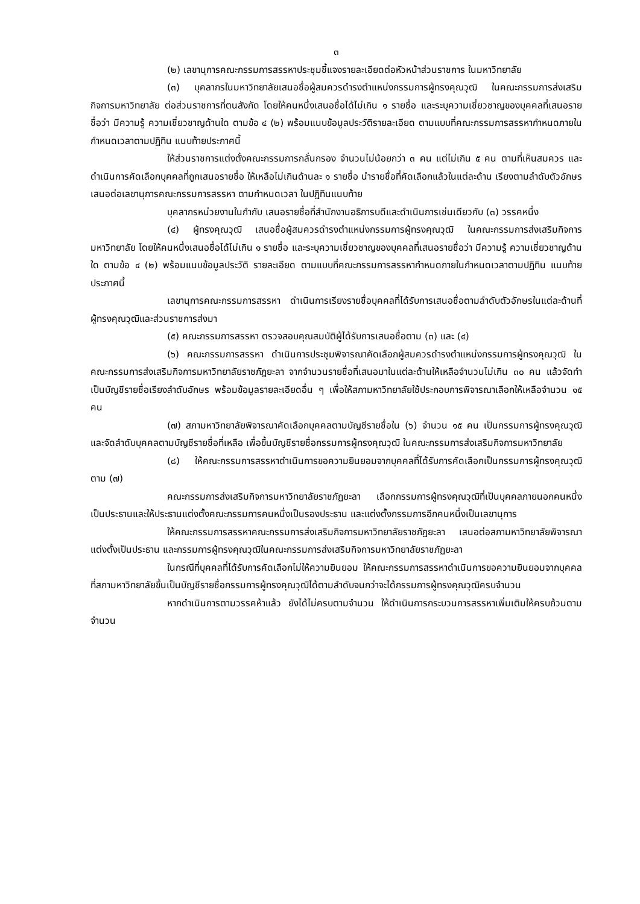๓
(๒) เลขานุการคณะกรรมการสรรหาประชุมชี้แจงรายละเอียดต่อหัวหน้าส่วนราชการ ในมหาวิทยาลัย
(๓) บุคลากรในมหาวิทยาลัยเสนอชื่อผู้สมควรดำรงตำแหน่งกรรมการผู้ทรงคุณวุฒิ ในคณะกรรมการส่งเสริมกิจการมหาวิทยาลัย ต่อส่วนราชการที่ตนสังกัด โดยให้คนหนึ่งเสนอชื่อได้ไม่เกิน ๑ รายชื่อ และระบุความเชี่ยวชาญของบุคคลที่เสนอรายชื่อว่า มีความรู้ ความเชี่ยวชาญด้านใด ตามข้อ ๔ (๒) พร้อมแนบข้อมูลประวัติรายละเอียด ตามแบบที่คณะกรรมการสรรหากำหนดภายในกำหนดเวลาตามปฏิทิน แนบท้ายประกาศนี้
ให้ส่วนราชการแต่งตั้งคณะกรรมการกลั่นกรอง จำนวนไม่น้อยกว่า ๓ คน แต่ไม่เกิน ๕ คน ตามที่เห็นสมควร และดำเนินการคัดเลือกบุคคลที่ถูกเสนอรายชื่อ ให้เหลือไม่เกินด้านละ ๑ รายชื่อ นำรายชื่อที่คัดเลือกแล้วในแต่ละด้าน เรียงตามลำดับตัวอักษรเสนอต่อเลขานุการคณะกรรมการสรรหา ตามกำหนดเวลา ในปฏิทินแนบท้าย
บุคลากรหน่วยงานในกำกับ เสนอรายชื่อที่สำนักงานอธิการบดีและดำเนินการเช่นเดียวกับ (๓) วรรคหนึ่ง
(๔) ผู้ทรงคุณวุฒิ เสนอชื่อผู้สมควรดำรงตำแหน่งกรรมการผู้ทรงคุณวุฒิ ในคณะกรรมการส่งเสริมกิจการมหาวิทยาลัย โดยให้คนหนึ่งเสนอชื่อได้ไม่เกิน ๑ รายชื่อ และระบุความเชี่ยวชาญของบุคคลที่เสนอรายชื่อว่า มีความรู้ ความเชี่ยวชาญด้านใด ตามข้อ ๔ (๒) พร้อมแนบข้อมูลประวัติ รายละเอียด ตามแบบที่คณะกรรมการสรรหากำหนดภายในกำหนดเวลาตามปฏิทิน แนบท้ายประกาศนี้
เลขานุการคณะกรรมการสรรหา ดำเนินการเรียงรายชื่อบุคคลที่ได้รับการเสนอชื่อตามลำดับตัวอักษรในแต่ละด้านที่ผู้ทรงคุณวุฒิและส่วนราชการส่งมา
(๕) คณะกรรมการสรรหา ตรวจสอบคุณสมบัติผู้ได้รับการเสนอชื่อตาม (๓) และ (๔)
(๖) คณะกรรมการสรรหา ดำเนินการประชุมพิจารณาคัดเลือกผู้สมควรดำรงตำแหน่งกรรมการผู้ทรงคุณวุฒิ ในคณะกรรมการส่งเสริมกิจการมหาวิทยาลัยราชภัฏยะลา จากจำนวนรายชื่อที่เสนอมาในแต่ละด้านให้เหลือจำนวนไม่เกิน ๓๐ คน แล้วจัดทำเป็นบัญชีรายชื่อเรียงลำดับอักษร พร้อมข้อมูลรายละเอียดอื่น ๆ เพื่อให้สภามหาวิทยาลัยใช้ประกอบการพิจารณาเลือกให้เหลือจำนวน ๑๕ คน
(๗) สภามหาวิทยาลัยพิจารณาคัดเลือกบุคคลตามบัญชีรายชื่อใน (๖) จำนวน ๑๕ คน เป็นกรรมการผู้ทรงคุณวุฒิ และจัดลำดับบุคคลตามบัญชีรายชื่อที่เหลือ เพื่อขึ้นบัญชีรายชื่อกรรมการผู้ทรงคุณวุฒิ ในคณะกรรมการส่งเสริมกิจการมหาวิทยาลัย
(๘) ให้คณะกรรมการสรรหาดำเนินการขอความยินยอมจากบุคคลที่ได้รับการคัดเลือกเป็นกรรมการผู้ทรงคุณวุฒิตาม (๗)
คณะกรรมการส่งเสริมกิจการมหาวิทยาลัยราชภัฏยะลา เลือกกรรมการผู้ทรงคุณวุฒิที่เป็นบุคคลภายนอกคนหนึ่งเป็นประธานและให้ประธานแต่งตั้งคณะกรรมการคนหนึ่งเป็นรองประธาน และแต่งตั้งกรรมการอีกคนหนึ่งเป็นเลขานุการ
ให้คณะกรรมการสรรหาคณะกรรมการส่งเสริมกิจการมหาวิทยาลัยราชภัฏยะลา เสนอต่อสภามหาวิทยาลัยพิจารณาแต่งตั้งเป็นประธาน และกรรมการผู้ทรงคุณวุฒิในคณะกรรมการส่งเสริมกิจการมหาวิทยาลัยราชภัฏยะลา
ในกรณีที่บุคคลที่ได้รับการคัดเลือกไม่ให้ความยินยอม ให้คณะกรรมการสรรหาดำเนินการขอความยินยอมจากบุคคลที่สภามหาวิทยาลัยขึ้นเป็นบัญชีรายชื่อกรรมการผู้ทรงคุณวุฒิได้ตามลำดับจนกว่าจะได้กรรมการผู้ทรงคุณวุฒิครบจำนวน
หากดำเนินการตามวรรคห้าแล้ว ยังได้ไม่ครบตามจำนวน ให้ดำเนินการกระบวนการสรรหาเพิ่มเติมให้ครบถ้วนตามจำนวน